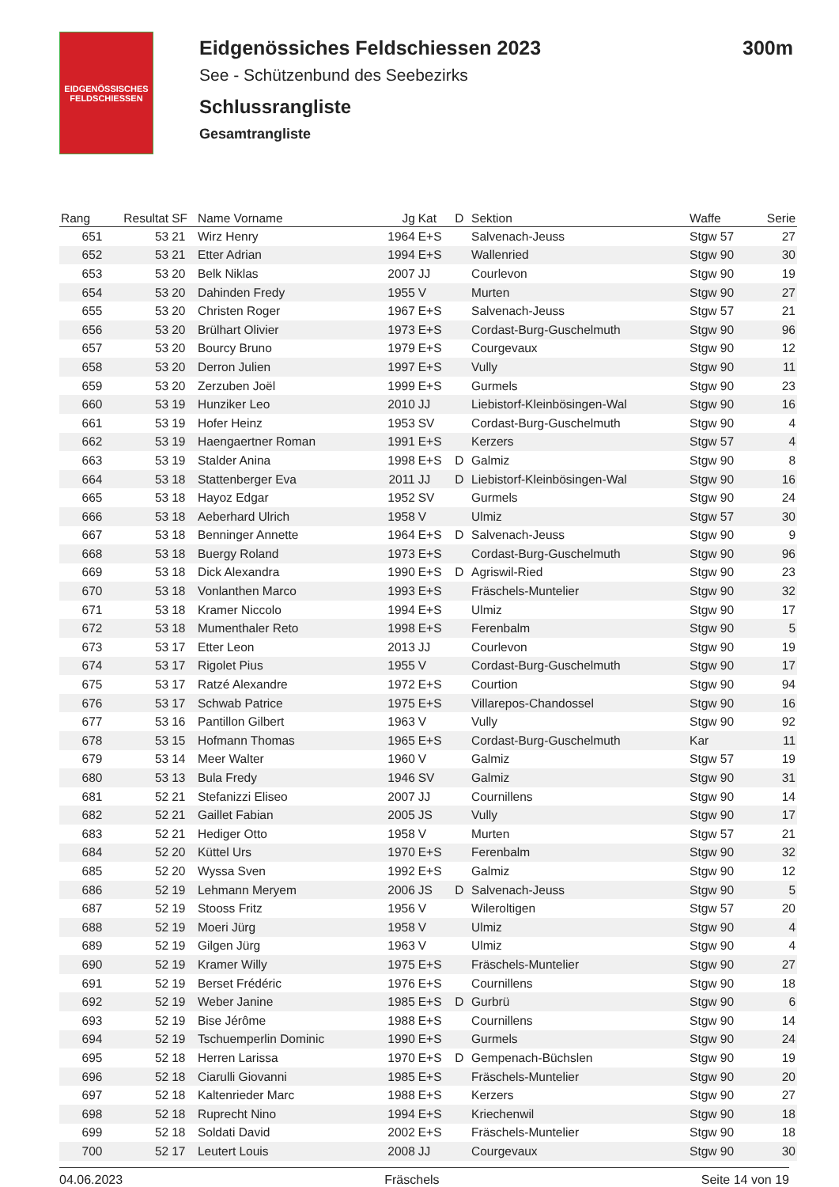EIDGENÖSSISCHES FELDSCHIESSEN
Eidgenössiches Feldschiessen 2023 300m
See - Schützenbund des Seebezirks
Schlussrangliste
Gesamtrangliste
| Rang | Resultat | SF | Name Vorname | Jg | Kat | D | Sektion | Waffe | Serie |
| --- | --- | --- | --- | --- | --- | --- | --- | --- | --- |
| 651 | 53 | 21 | Wirz Henry | 1964 | E+S | | Salvenach-Jeuss | Stgw 57 | 27 |
| 652 | 53 | 21 | Etter Adrian | 1994 | E+S | | Wallenried | Stgw 90 | 30 |
| 653 | 53 | 20 | Belk Niklas | 2007 | JJ | | Courlevon | Stgw 90 | 19 |
| 654 | 53 | 20 | Dahinden Fredy | 1955 | V | | Murten | Stgw 90 | 27 |
| 655 | 53 | 20 | Christen Roger | 1967 | E+S | | Salvenach-Jeuss | Stgw 57 | 21 |
| 656 | 53 | 20 | Brülhart Olivier | 1973 | E+S | | Cordast-Burg-Guschelmuth | Stgw 90 | 96 |
| 657 | 53 | 20 | Bourcy Bruno | 1979 | E+S | | Courgevaux | Stgw 90 | 12 |
| 658 | 53 | 20 | Derron Julien | 1997 | E+S | | Vully | Stgw 90 | 11 |
| 659 | 53 | 20 | Zerzuben Joël | 1999 | E+S | | Gurmels | Stgw 90 | 23 |
| 660 | 53 | 19 | Hunziker Leo | 2010 | JJ | | Liebistorf-Kleinbösingen-Wal | Stgw 90 | 16 |
| 661 | 53 | 19 | Hofer Heinz | 1953 | SV | | Cordast-Burg-Guschelmuth | Stgw 90 | 4 |
| 662 | 53 | 19 | Haengaertner Roman | 1991 | E+S | | Kerzers | Stgw 57 | 4 |
| 663 | 53 | 19 | Stalder Anina | 1998 | E+S | D | Galmiz | Stgw 90 | 8 |
| 664 | 53 | 18 | Stattenberger Eva | 2011 | JJ | D | Liebistorf-Kleinbösingen-Wal | Stgw 90 | 16 |
| 665 | 53 | 18 | Hayoz Edgar | 1952 | SV | | Gurmels | Stgw 90 | 24 |
| 666 | 53 | 18 | Aeberhard Ulrich | 1958 | V | | Ulmiz | Stgw 57 | 30 |
| 667 | 53 | 18 | Benninger Annette | 1964 | E+S | D | Salvenach-Jeuss | Stgw 90 | 9 |
| 668 | 53 | 18 | Buergy Roland | 1973 | E+S | | Cordast-Burg-Guschelmuth | Stgw 90 | 96 |
| 669 | 53 | 18 | Dick Alexandra | 1990 | E+S | D | Agriswil-Ried | Stgw 90 | 23 |
| 670 | 53 | 18 | Vonlanthen Marco | 1993 | E+S | | Fräschels-Muntelier | Stgw 90 | 32 |
| 671 | 53 | 18 | Kramer Niccolo | 1994 | E+S | | Ulmiz | Stgw 90 | 17 |
| 672 | 53 | 18 | Mumenthaler Reto | 1998 | E+S | | Ferenbalm | Stgw 90 | 5 |
| 673 | 53 | 17 | Etter Leon | 2013 | JJ | | Courlevon | Stgw 90 | 19 |
| 674 | 53 | 17 | Rigolet Pius | 1955 | V | | Cordast-Burg-Guschelmuth | Stgw 90 | 17 |
| 675 | 53 | 17 | Ratzé Alexandre | 1972 | E+S | | Courtion | Stgw 90 | 94 |
| 676 | 53 | 17 | Schwab Patrice | 1975 | E+S | | Villarepos-Chandossel | Stgw 90 | 16 |
| 677 | 53 | 16 | Pantillon Gilbert | 1963 | V | | Vully | Stgw 90 | 92 |
| 678 | 53 | 15 | Hofmann Thomas | 1965 | E+S | | Cordast-Burg-Guschelmuth | Kar | 11 |
| 679 | 53 | 14 | Meer Walter | 1960 | V | | Galmiz | Stgw 57 | 19 |
| 680 | 53 | 13 | Bula Fredy | 1946 | SV | | Galmiz | Stgw 90 | 31 |
| 681 | 52 | 21 | Stefanizzi Eliseo | 2007 | JJ | | Cournillens | Stgw 90 | 14 |
| 682 | 52 | 21 | Gaillet Fabian | 2005 | JS | | Vully | Stgw 90 | 17 |
| 683 | 52 | 21 | Hediger Otto | 1958 | V | | Murten | Stgw 57 | 21 |
| 684 | 52 | 20 | Küttel Urs | 1970 | E+S | | Ferenbalm | Stgw 90 | 32 |
| 685 | 52 | 20 | Wyssa Sven | 1992 | E+S | | Galmiz | Stgw 90 | 12 |
| 686 | 52 | 19 | Lehmann Meryem | 2006 | JS | D | Salvenach-Jeuss | Stgw 90 | 5 |
| 687 | 52 | 19 | Stooss Fritz | 1956 | V | | Wileroltigen | Stgw 57 | 20 |
| 688 | 52 | 19 | Moeri Jürg | 1958 | V | | Ulmiz | Stgw 90 | 4 |
| 689 | 52 | 19 | Gilgen Jürg | 1963 | V | | Ulmiz | Stgw 90 | 4 |
| 690 | 52 | 19 | Kramer Willy | 1975 | E+S | | Fräschels-Muntelier | Stgw 90 | 27 |
| 691 | 52 | 19 | Berset Frédéric | 1976 | E+S | | Cournillens | Stgw 90 | 18 |
| 692 | 52 | 19 | Weber Janine | 1985 | E+S | D | Gurbrü | Stgw 90 | 6 |
| 693 | 52 | 19 | Bise Jérôme | 1988 | E+S | | Cournillens | Stgw 90 | 14 |
| 694 | 52 | 19 | Tschuemperlin Dominic | 1990 | E+S | | Gurmels | Stgw 90 | 24 |
| 695 | 52 | 18 | Herren Larissa | 1970 | E+S | D | Gempenach-Büchslen | Stgw 90 | 19 |
| 696 | 52 | 18 | Ciarulli Giovanni | 1985 | E+S | | Fräschels-Muntelier | Stgw 90 | 20 |
| 697 | 52 | 18 | Kaltenrieder Marc | 1988 | E+S | | Kerzers | Stgw 90 | 27 |
| 698 | 52 | 18 | Ruprecht Nino | 1994 | E+S | | Kriechenwil | Stgw 90 | 18 |
| 699 | 52 | 18 | Soldati David | 2002 | E+S | | Fräschels-Muntelier | Stgw 90 | 18 |
| 700 | 52 | 17 | Leutert Louis | 2008 | JJ | | Courgevaux | Stgw 90 | 30 |
04.06.2023 Fräschels Seite 14 von 19